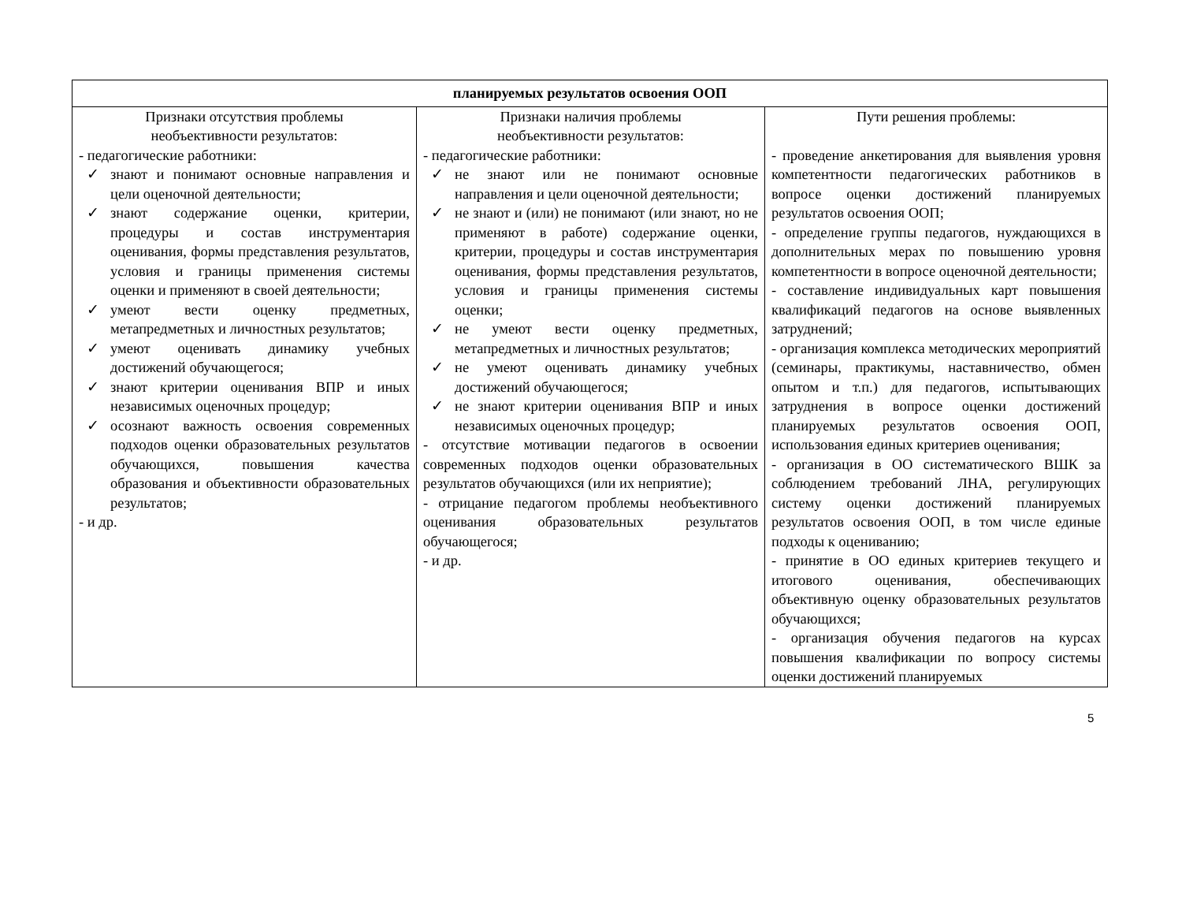| планируемых результатов освоения ООП | | |
| --- | --- | --- |
| Признаки отсутствия проблемы необъективности результатов: - педагогические работники: ✓ знают и понимают основные направления и цели оценочной деятельности; ✓ знают содержание оценки, критерии, процедуры и состав инструментария оценивания, формы представления результатов, условия и границы применения системы оценки и применяют в своей деятельности; ✓ умеют вести оценку предметных, метапредметных и личностных результатов; ✓ умеют оценивать динамику учебных достижений обучающегося; ✓ знают критерии оценивания ВПР и иных независимых оценочных процедур; ✓ осознают важность освоения современных подходов оценки образовательных результатов обучающихся, повышения качества образования и объективности образовательных результатов; - и др. | Признаки наличия проблемы необъективности результатов: - педагогические работники: ✓ не знают или не понимают основные направления и цели оценочной деятельности; ✓ не знают и (или) не понимают (или знают, но не применяют в работе) содержание оценки, критерии, процедуры и состав инструментария оценивания, формы представления результатов, условия и границы применения системы оценки; ✓ не умеют вести оценку предметных, метапредметных и личностных результатов; ✓ не умеют оценивать динамику учебных достижений обучающегося; ✓ не знают критерии оценивания ВПР и иных независимых оценочных процедур; - отсутствие мотивации педагогов в освоении современных подходов оценки образовательных результатов обучающихся (или их неприятие); - отрицание педагогом проблемы необъективного оценивания образовательных результатов обучающегося; - и др. | Пути решения проблемы: - проведение анкетирования для выявления уровня компетентности педагогических работников в вопросе оценки достижений планируемых результатов освоения ООП; - определение группы педагогов, нуждающихся в дополнительных мерах по повышению уровня компетентности в вопросе оценочной деятельности; - составление индивидуальных карт повышения квалификаций педагогов на основе выявленных затруднений; - организация комплекса методических мероприятий (семинары, практикумы, наставничество, обмен опытом и т.п.) для педагогов, испытывающих затруднения в вопросе оценки достижений планируемых результатов освоения ООП, использования единых критериев оценивания; - организация в ОО систематического ВШК за соблюдением требований ЛНА, регулирующих систему оценки достижений планируемых результатов освоения ООП, в том числе единые подходы к оцениванию; - принятие в ОО единых критериев текущего и итогового оценивания, обеспечивающих объективную оценку образовательных результатов обучающихся; - организация обучения педагогов на курсах повышения квалификации по вопросу системы оценки достижений планируемых |
5